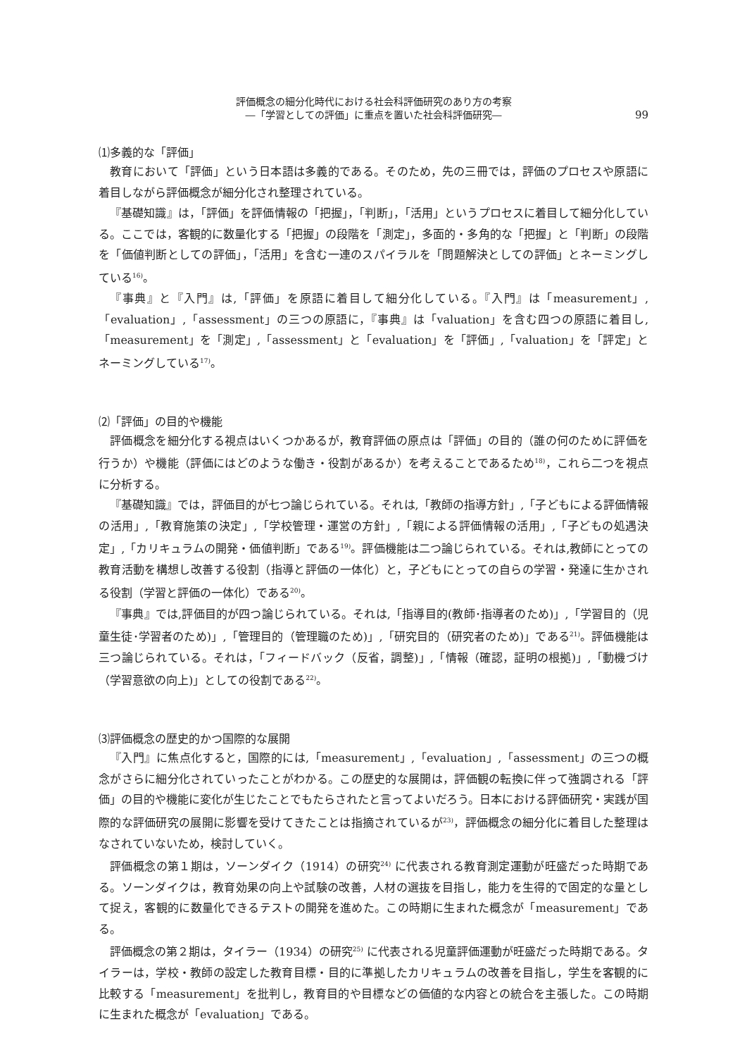評価概念の細分化時代における社会科評価研究のあり方の考察
―「学習としての評価」に重点を置いた社会科評価研究―
99
⑴多義的な「評価」
教育において「評価」という日本語は多義的である。そのため，先の三冊では，評価のプロセスや原語に着目しながら評価概念が細分化され整理されている。
『基礎知識』は，「評価」を評価情報の「把握」，「判断」，「活用」というプロセスに着目して細分化している。ここでは，客観的に数量化する「把握」の段階を「測定」，多面的・多角的な「把握」と「判断」の段階を「価値判断としての評価」，「活用」を含む一連のスパイラルを「問題解決としての評価」とネーミングしている<sup>16)</sup>。
『事典』と『入門』は,「評価」を原語に着目して細分化している。『入門』は「measurement」,「evaluation」,「assessment」の三つの原語に，『事典』は「valuation」を含む四つの原語に着目し,「measurement」を「測定」,「assessment」と「evaluation」を「評価」,「valuation」を「評定」とネーミングしている<sup>17)</sup>。
⑵「評価」の目的や機能
評価概念を細分化する視点はいくつかあるが，教育評価の原点は「評価」の目的（誰の何のために評価を行うか）や機能（評価にはどのような働き・役割があるか）を考えることであるため<sup>18)</sup>，これら二つを視点に分析する。
『基礎知識』では，評価目的が七つ論じられている。それは,「教師の指導方針」,「子どもによる評価情報の活用」,「教育施策の決定」,「学校管理・運営の方針」,「親による評価情報の活用」,「子どもの処遇決定」,「カリキュラムの開発・価値判断」である<sup>19)</sup>。評価機能は二つ論じられている。それは,教師にとっての教育活動を構想し改善する役割（指導と評価の一体化）と，子どもにとっての自らの学習・発達に生かされる役割（学習と評価の一体化）である<sup>20)</sup>。
『事典』では,評価目的が四つ論じられている。それは,「指導目的(教師･指導者のため)」,「学習目的（児童生徒･学習者のため)」,「管理目的（管理職のため)」,「研究目的（研究者のため)」である<sup>21)</sup>。評価機能は三つ論じられている。それは，「フィードバック（反省，調整)」,「情報（確認，証明の根拠)」,「動機づけ（学習意欲の向上)」としての役割である<sup>22)</sup>。
⑶評価概念の歴史的かつ国際的な展開
『入門』に焦点化すると，国際的には,「measurement」,「evaluation」,「assessment」の三つの概念がさらに細分化されていったことがわかる。この歴史的な展開は，評価観の転換に伴って強調される「評価」の目的や機能に変化が生じたことでもたらされたと言ってよいだろう。日本における評価研究・実践が国際的な評価研究の展開に影響を受けてきたことは指摘されているが<sup>23)</sup>，評価概念の細分化に着目した整理はなされていないため，検討していく。
評価概念の第１期は，ソーンダイク（1914）の研究<sup>24)</sup> に代表される教育測定運動が旺盛だった時期である。ソーンダイクは，教育効果の向上や試験の改善，人材の選抜を目指し，能力を生得的で固定的な量として捉え，客観的に数量化できるテストの開発を進めた。この時期に生まれた概念が「measurement」である。
評価概念の第２期は，タイラー（1934）の研究<sup>25)</sup> に代表される児童評価運動が旺盛だった時期である。タイラーは，学校・教師の設定した教育目標・目的に準拠したカリキュラムの改善を目指し，学生を客観的に比較する「measurement」を批判し，教育目的や目標などの価値的な内容との統合を主張した。この時期に生まれた概念が「evaluation」である。